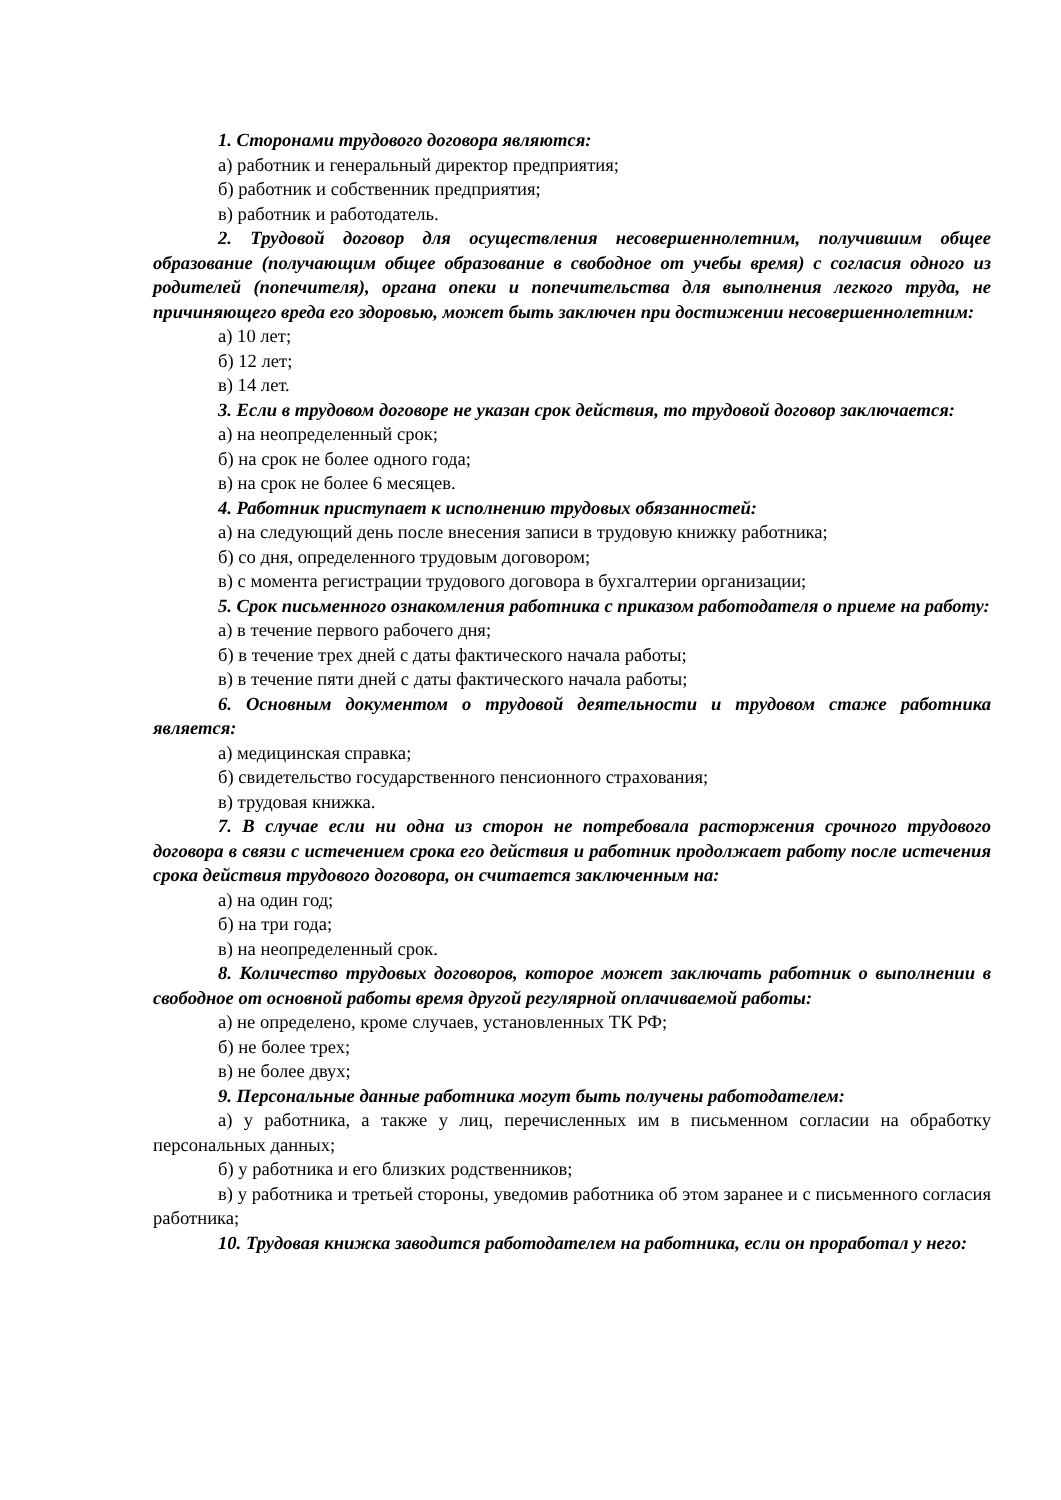1. Сторонами трудового договора являются:
а) работник и генеральный директор предприятия;
б) работник и собственник предприятия;
в) работник и работодатель.
2. Трудовой договор для осуществления несовершеннолетним, получившим общее образование (получающим общее образование в свободное от учебы время) с согласия одного из родителей (попечителя), органа опеки и попечительства для выполнения легкого труда, не причиняющего вреда его здоровью, может быть заключен при достижении несовершеннолетним:
а) 10 лет;
б) 12 лет;
в) 14 лет.
3. Если в трудовом договоре не указан срок действия, то трудовой договор заключается:
а) на неопределенный срок;
б) на срок не более одного года;
в) на срок не более 6 месяцев.
4. Работник приступает к исполнению трудовых обязанностей:
а) на следующий день после внесения записи в трудовую книжку работника;
б) со дня, определенного трудовым договором;
в) с момента регистрации трудового договора в бухгалтерии организации;
5. Срок письменного ознакомления работника с приказом работодателя о приеме на работу:
а) в течение первого рабочего дня;
б) в течение трех дней с даты фактического начала работы;
в) в течение пяти дней с даты фактического начала работы;
6. Основным документом о трудовой деятельности и трудовом стаже работника является:
а) медицинская справка;
б) свидетельство государственного пенсионного страхования;
в) трудовая книжка.
7. В случае если ни одна из сторон не потребовала расторжения срочного трудового договора в связи с истечением срока его действия и работник продолжает работу после истечения срока действия трудового договора, он считается заключенным на:
а) на один год;
б) на три года;
в) на неопределенный срок.
8. Количество трудовых договоров, которое может заключать работник о выполнении в свободное от основной работы время другой регулярной оплачиваемой работы:
а) не определено, кроме случаев, установленных ТК РФ;
б) не более трех;
в) не более двух;
9. Персональные данные работника могут быть получены работодателем:
а) у работника, а также у лиц, перечисленных им в письменном согласии на обработку персональных данных;
б) у работника и его близких родственников;
в) у работника и третьей стороны, уведомив работника об этом заранее и с письменного согласия работника;
10. Трудовая книжка заводится работодателем на работника, если он проработал у него: